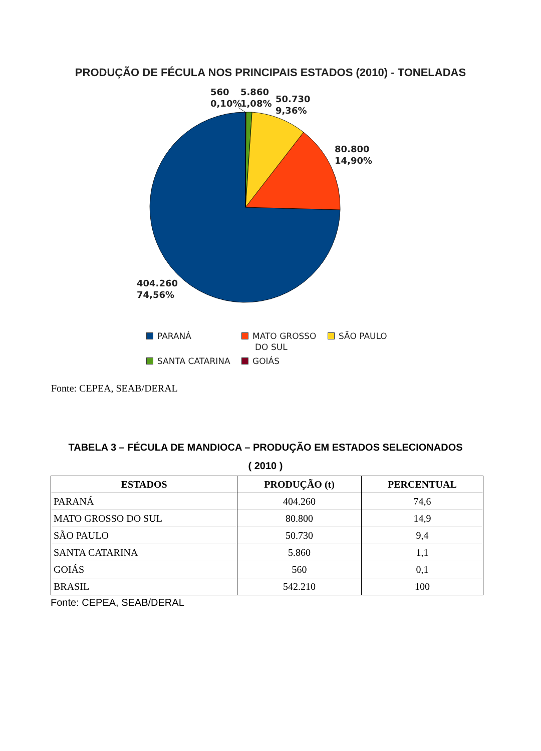PRODUÇÃO DE FÉCULA NOS PRINCIPAIS ESTADOS (2010) - TONELADAS
560
0,10%
5.860
1,08%
50.730
9,36%
80.800
14,90%
404.260
74,56%
PARANÁ
MATO GROSSO
DO SUL
SÃO PAULO
SANTA CATARINA
GOIÁS
Fonte: CEPEA, SEAB/DERAL
TABELA 3 – FÉCULA DE MANDIOCA – PRODUÇÃO EM ESTADOS SELECIONADOS
( 2010 )
| ESTADOS | PRODUÇÃO (t) | PERCENTUAL |
| --- | --- | --- |
| PARANÁ | 404.260 | 74,6 |
| MATO GROSSO DO SUL | 80.800 | 14,9 |
| SÃO PAULO | 50.730 | 9,4 |
| SANTA CATARINA | 5.860 | 1,1 |
| GOIÁS | 560 | 0,1 |
| BRASIL | 542.210 | 100 |
Fonte: CEPEA, SEAB/DERAL